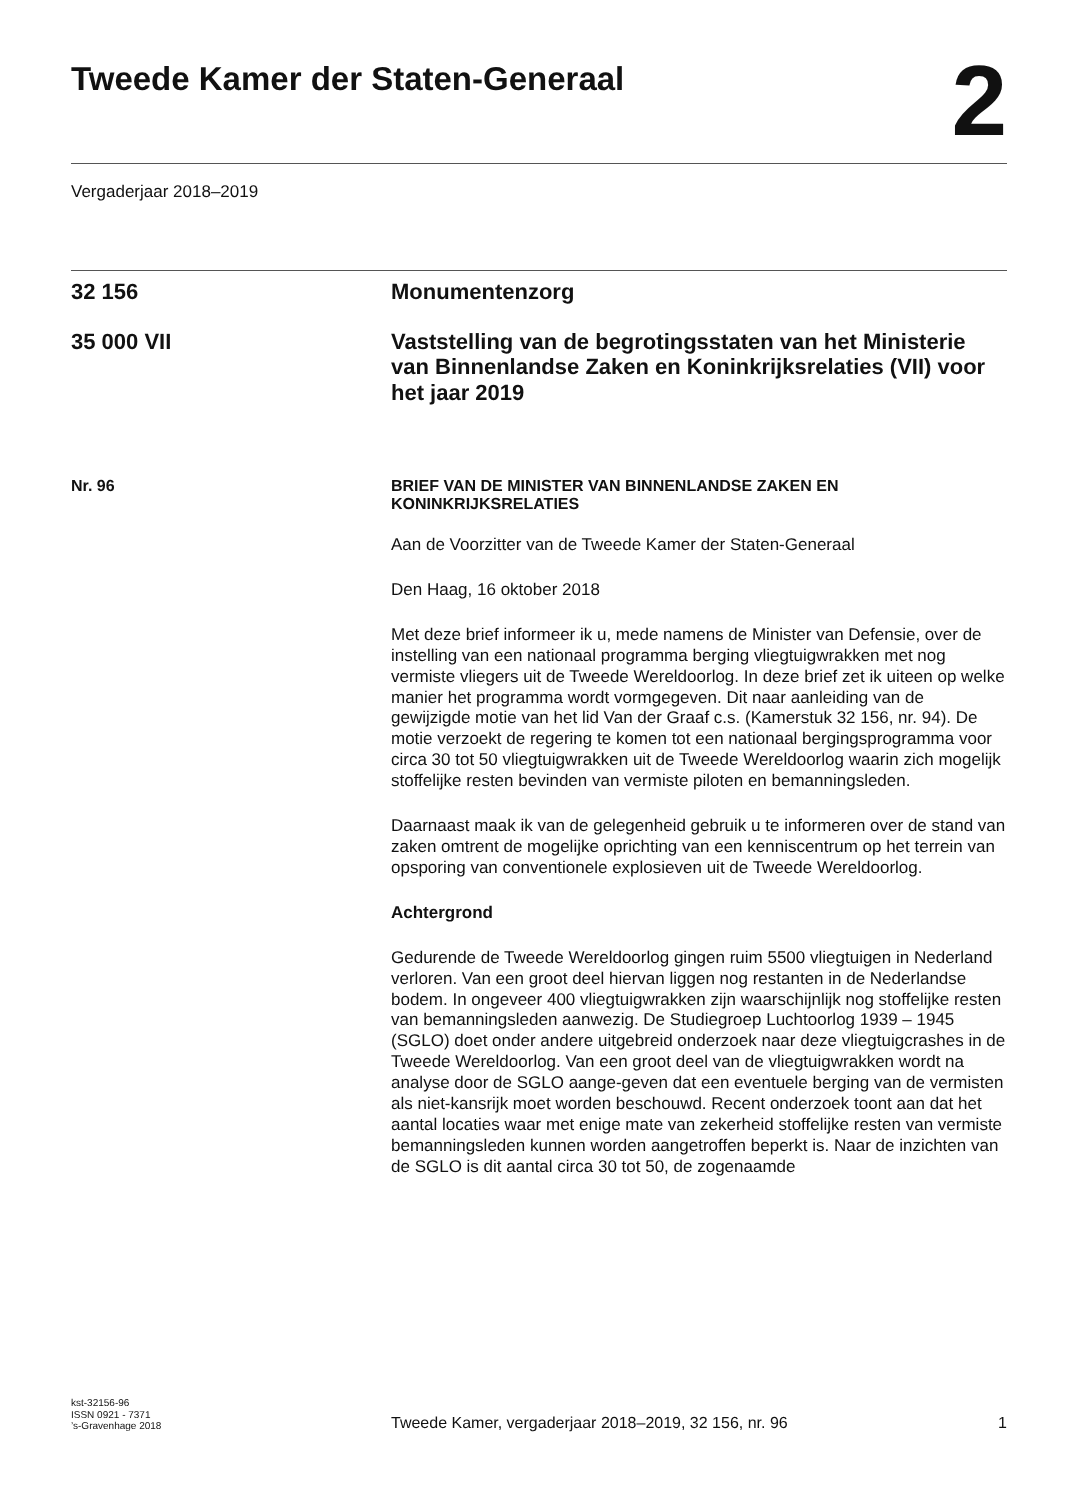Tweede Kamer der Staten-Generaal
2
Vergaderjaar 2018–2019
32 156
Monumentenzorg
35 000 VII
Vaststelling van de begrotingsstaten van het Ministerie van Binnenlandse Zaken en Koninkrijksrelaties (VII) voor het jaar 2019
Nr. 96
BRIEF VAN DE MINISTER VAN BINNENLANDSE ZAKEN EN KONINKRIJKSRELATIES
Aan de Voorzitter van de Tweede Kamer der Staten-Generaal
Den Haag, 16 oktober 2018
Met deze brief informeer ik u, mede namens de Minister van Defensie, over de instelling van een nationaal programma berging vliegtuigwrakken met nog vermiste vliegers uit de Tweede Wereldoorlog. In deze brief zet ik uiteen op welke manier het programma wordt vormgegeven. Dit naar aanleiding van de gewijzigde motie van het lid Van der Graaf c.s. (Kamerstuk 32 156, nr. 94). De motie verzoekt de regering te komen tot een nationaal bergingsprogramma voor circa 30 tot 50 vliegtuigwrakken uit de Tweede Wereldoorlog waarin zich mogelijk stoffelijke resten bevinden van vermiste piloten en bemanningsleden.
Daarnaast maak ik van de gelegenheid gebruik u te informeren over de stand van zaken omtrent de mogelijke oprichting van een kenniscentrum op het terrein van opsporing van conventionele explosieven uit de Tweede Wereldoorlog.
Achtergrond
Gedurende de Tweede Wereldoorlog gingen ruim 5500 vliegtuigen in Nederland verloren. Van een groot deel hiervan liggen nog restanten in de Nederlandse bodem. In ongeveer 400 vliegtuigwrakken zijn waarschijnlijk nog stoffelijke resten van bemanningsleden aanwezig. De Studiegroep Luchtoorlog 1939 – 1945 (SGLO) doet onder andere uitgebreid onderzoek naar deze vliegtuigcrashes in de Tweede Wereldoorlog. Van een groot deel van de vliegtuigwrakken wordt na analyse door de SGLO aange-geven dat een eventuele berging van de vermisten als niet-kansrijk moet worden beschouwd. Recent onderzoek toont aan dat het aantal locaties waar met enige mate van zekerheid stoffelijke resten van vermiste bemanningsleden kunnen worden aangetroffen beperkt is. Naar de inzichten van de SGLO is dit aantal circa 30 tot 50, de zogenaamde
kst-32156-96
ISSN 0921 - 7371
’s-Gravenhage 2018
Tweede Kamer, vergaderjaar 2018–2019, 32 156, nr. 96
1